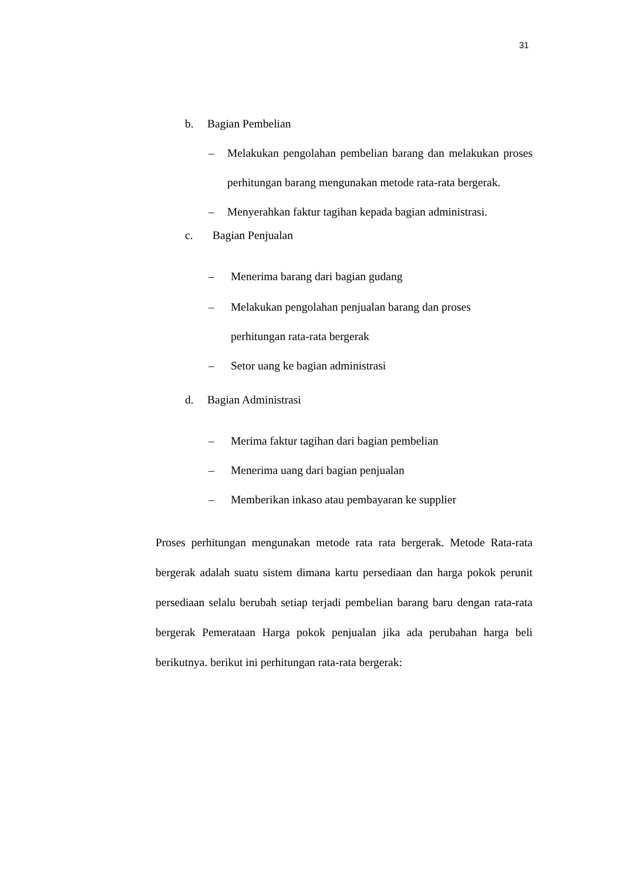31
b. Bagian Pembelian
– Melakukan pengolahan pembelian barang dan melakukan proses perhitungan barang mengunakan metode rata-rata bergerak.
– Menyerahkan faktur tagihan kepada bagian administrasi.
c. Bagian Penjualan
– Menerima barang dari bagian gudang
– Melakukan pengolahan penjualan barang dan proses
perhitungan rata-rata bergerak
– Setor uang ke bagian administrasi
d. Bagian Administrasi
– Merima faktur tagihan dari bagian pembelian
– Menerima uang dari bagian penjualan
– Memberikan inkaso atau pembayaran ke supplier
Proses perhitungan mengunakan metode rata rata bergerak. Metode Rata-rata bergerak adalah suatu sistem dimana kartu persediaan dan harga pokok perunit persediaan selalu berubah setiap terjadi pembelian barang baru dengan rata-rata bergerak Pemerataan Harga pokok penjualan jika ada perubahan harga beli berikutnya. berikut ini perhitungan rata-rata bergerak: